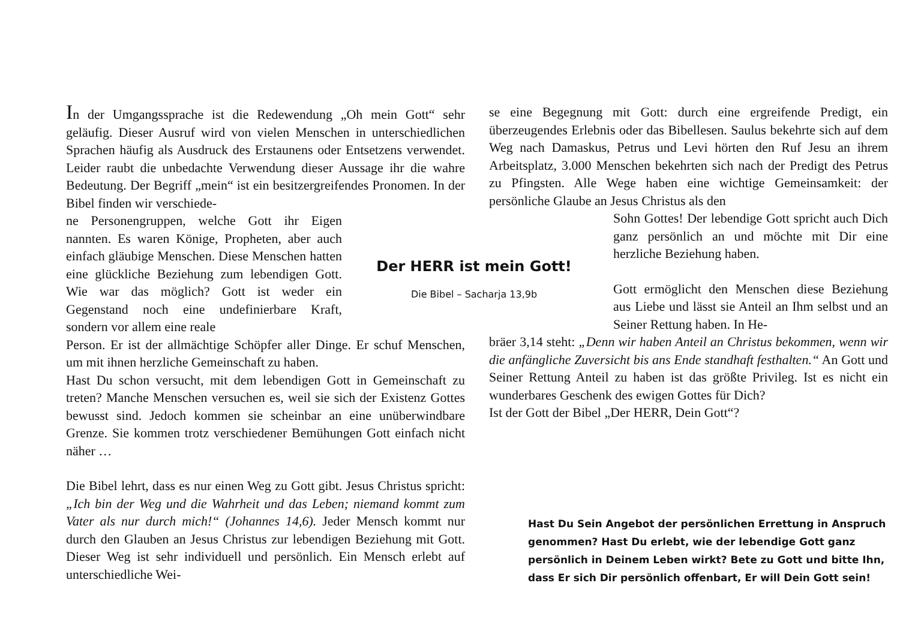In der Umgangssprache ist die Redewendung „Oh mein Gott“ sehr geläufig. Dieser Ausruf wird von vielen Menschen in unterschiedlichen Sprachen häufig als Ausdruck des Erstaunens oder Entsetzens verwendet. Leider raubt die unbedachte Verwendung dieser Aussage ihr die wahre Bedeutung. Der Begriff „mein“ ist ein besitzergreifendes Pronomen. In der Bibel finden wir verschiede-
ne Personengruppen, welche Gott ihr Eigen nannten. Es waren Könige, Propheten, aber auch einfach gläubige Menschen. Diese Menschen hatten eine glückliche Beziehung zum lebendigen Gott. Wie war das möglich? Gott ist weder ein Gegenstand noch eine undefinierbare Kraft, sondern vor allem eine reale
Person. Er ist der allmächtige Schöpfer aller Dinge. Er schuf Menschen, um mit ihnen herzliche Gemeinschaft zu haben.
Hast Du schon versucht, mit dem lebendigen Gott in Gemeinschaft zu treten? Manche Menschen versuchen es, weil sie sich der Existenz Gottes bewusst sind. Jedoch kommen sie scheinbar an eine unüberwindbare Grenze. Sie kommen trotz verschiedener Bemühungen Gott einfach nicht näher …
Die Bibel lehrt, dass es nur einen Weg zu Gott gibt. Jesus Christus spricht: „Ich bin der Weg und die Wahrheit und das Leben; niemand kommt zum Vater als nur durch mich!“ (Johannes 14,6). Jeder Mensch kommt nur durch den Glauben an Jesus Christus zur lebendigen Beziehung mit Gott. Dieser Weg ist sehr individuell und persönlich. Ein Mensch erlebt auf unterschiedliche Wei-
Der HERR ist mein Gott!
Die Bibel – Sacharja 13,9b
se eine Begegnung mit Gott: durch eine ergreifende Predigt, ein überzeugendes Erlebnis oder das Bibellesen. Saulus bekehrte sich auf dem Weg nach Damaskus, Petrus und Levi hörten den Ruf Jesu an ihrem Arbeitsplatz, 3.000 Menschen bekehrten sich nach der Predigt des Petrus zu Pfingsten. Alle Wege haben eine wichtige Gemeinsamkeit: der persönliche Glaube an Jesus Christus als den
Sohn Gottes! Der lebendige Gott spricht auch Dich ganz persönlich an und möchte mit Dir eine herzliche Beziehung haben.
Gott ermöglicht den Menschen diese Beziehung aus Liebe und lässt sie Anteil an Ihm selbst und an Seiner Rettung haben. In He-
bräer 3,14 steht: „Denn wir haben Anteil an Christus bekommen, wenn wir die anfängliche Zuversicht bis ans Ende standhaft festhalten.“ An Gott und Seiner Rettung Anteil zu haben ist das größte Privileg. Ist es nicht ein wunderbares Geschenk des ewigen Gottes für Dich?
Ist der Gott der Bibel „Der HERR, Dein Gott“?
Hast Du Sein Angebot der persönlichen Errettung in Anspruch genommen? Hast Du erlebt, wie der lebendige Gott ganz persönlich in Deinem Leben wirkt? Bete zu Gott und bitte Ihn, dass Er sich Dir persönlich offenbart, Er will Dein Gott sein!